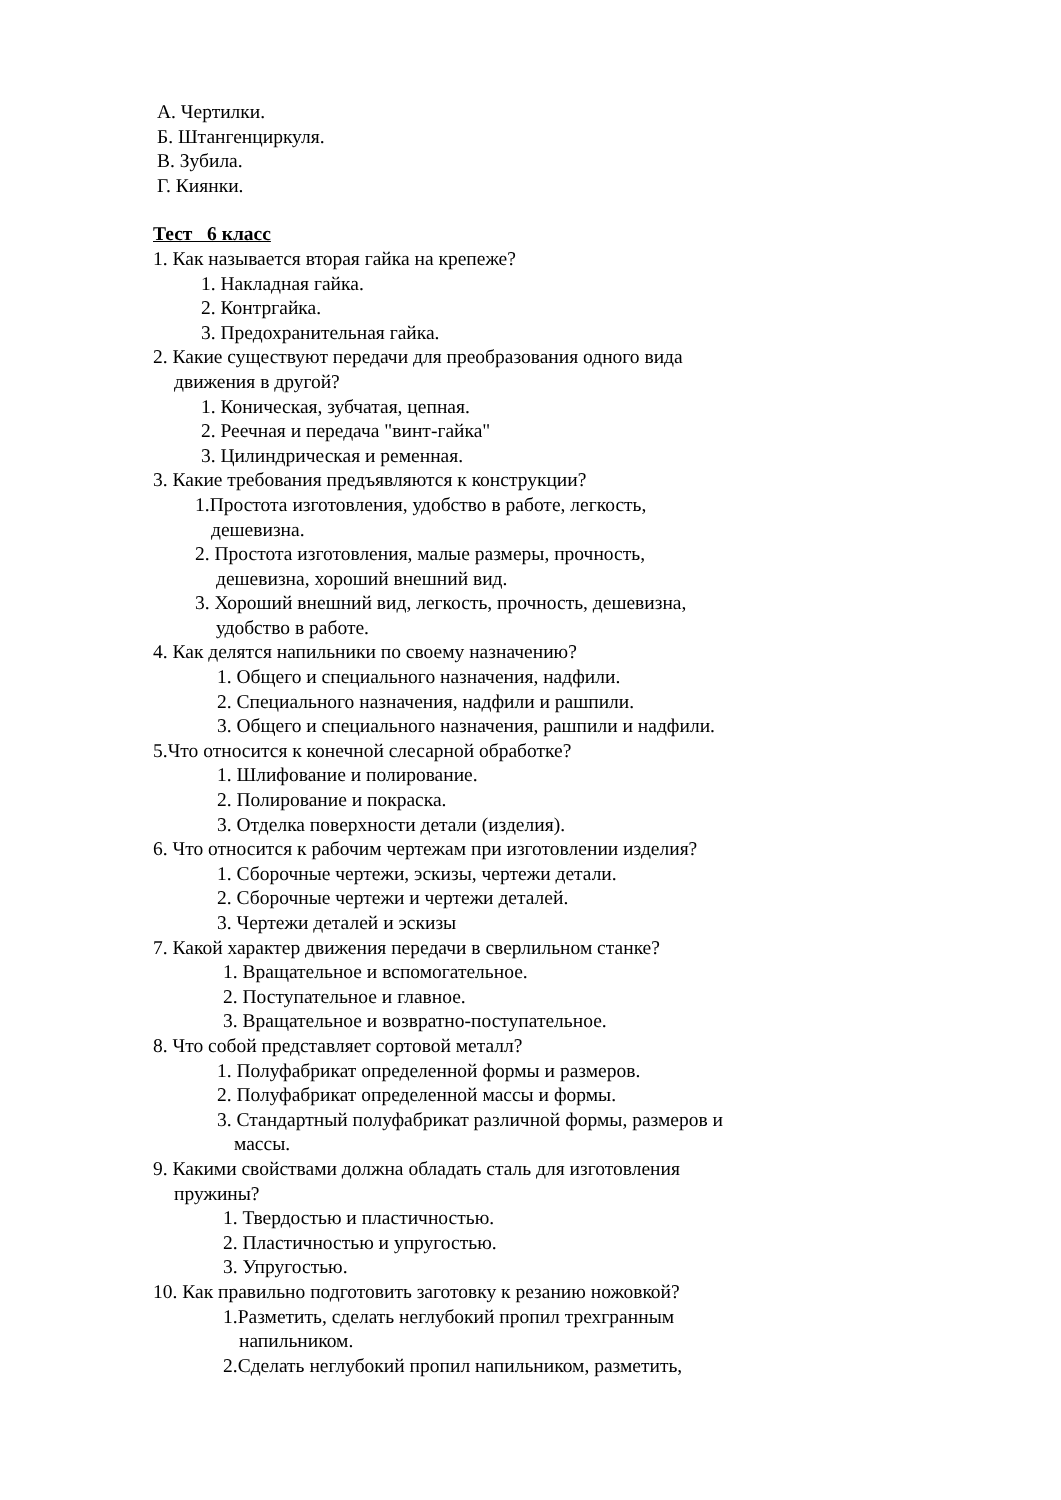А. Чертилки.
Б. Штангенциркуля.
В. Зубила.
Г. Киянки.
Тест 6 класс
1. Как называется вторая гайка на крепеже?
1. Накладная гайка.
2. Контргайка.
3. Предохранительная гайка.
2. Какие существуют передачи для преобразования одного вида
движения в другой?
1. Коническая, зубчатая, цепная.
2. Реечная и передача "винт-гайка"
3. Цилиндрическая и ременная.
3. Какие требования предъявляются к конструкции?
1.Простота изготовления, удобство в работе, легкость,
дешевизна.
2. Простота изготовления, малые размеры, прочность,
дешевизна, хороший внешний вид.
3. Хороший внешний вид, легкость, прочность, дешевизна,
удобство в работе.
4. Как делятся напильники по своему назначению?
1. Общего и специального назначения, надфили.
2. Специального назначения, надфили и рашпили.
3. Общего и специального назначения, рашпили и надфили.
5.Что относится к конечной слесарной обработке?
1. Шлифование и полирование.
2. Полирование и покраска.
3. Отделка поверхности детали (изделия).
6. Что относится к рабочим чертежам при изготовлении изделия?
1. Сборочные чертежи, эскизы, чертежи детали.
2. Сборочные чертежи и чертежи деталей.
3. Чертежи деталей и эскизы
7. Какой характер движения передачи в сверлильном станке?
1. Вращательное и вспомогательное.
2. Поступательное и главное.
3. Вращательное и возвратно-поступательное.
8. Что собой представляет сортовой металл?
1. Полуфабрикат определенной формы и размеров.
2. Полуфабрикат определенной массы и формы.
3. Стандартный полуфабрикат различной формы, размеров и
массы.
9. Какими свойствами должна обладать сталь для изготовления
пружины?
1. Твердостью и пластичностью.
2. Пластичностью и упругостью.
3. Упругостью.
10. Как правильно подготовить заготовку к резанию ножовкой?
1.Разметить, сделать неглубокий пропил трехгранным
напильником.
2.Сделать неглубокий пропил напильником, разметить,